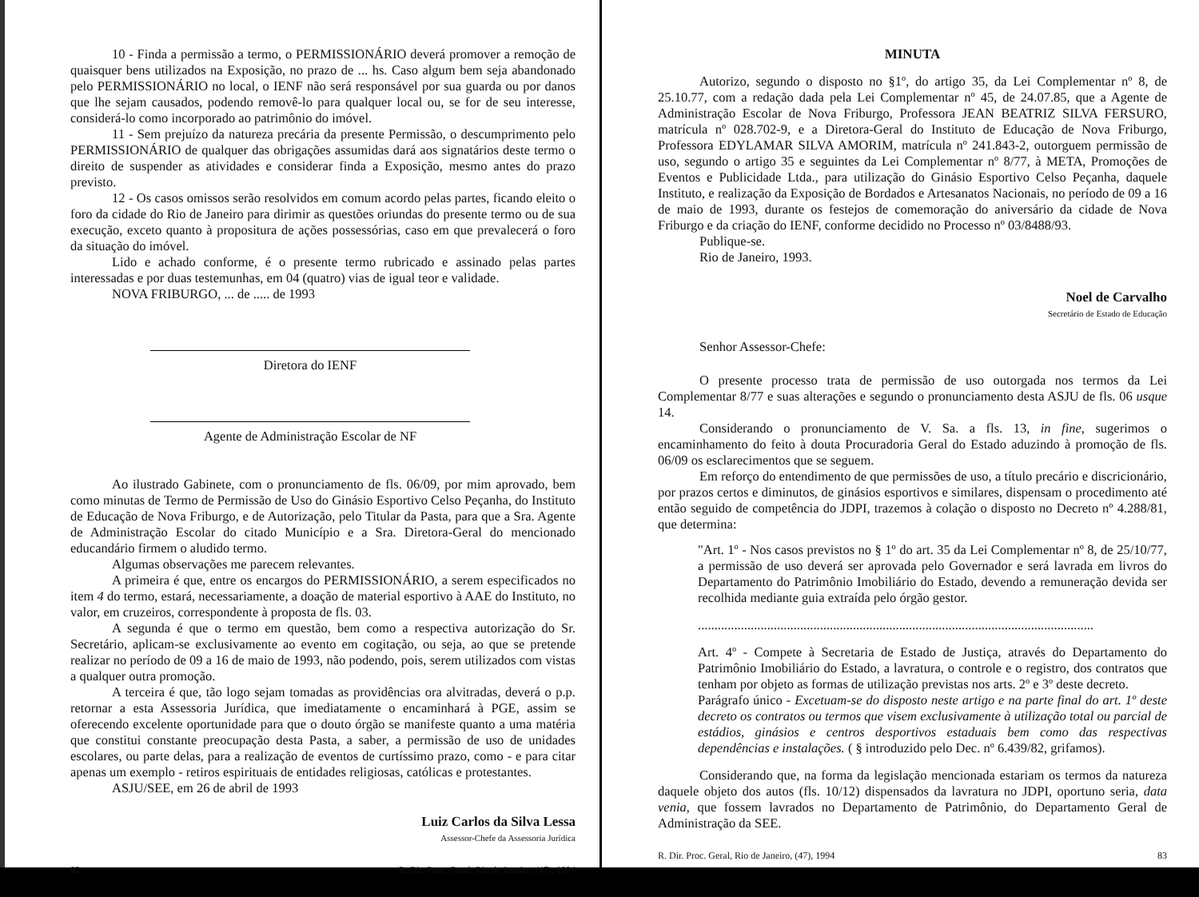10 - Finda a permissão a termo, o PERMISSIONÁRIO deverá promover a remoção de quaisquer bens utilizados na Exposição, no prazo de ... hs. Caso algum bem seja abandonado pelo PERMISSIONÁRIO no local, o IENF não será responsável por sua guarda ou por danos que lhe sejam causados, podendo removê-lo para qualquer local ou, se for de seu interesse, considerá-lo como incorporado ao patrimônio do imóvel.
11 - Sem prejuízo da natureza precária da presente Permissão, o descumprimento pelo PERMISSIONÁRIO de qualquer das obrigações assumidas dará aos signatários deste termo o direito de suspender as atividades e considerar finda a Exposição, mesmo antes do prazo previsto.
12 - Os casos omissos serão resolvidos em comum acordo pelas partes, ficando eleito o foro da cidade do Rio de Janeiro para dirimir as questões oriundas do presente termo ou de sua execução, exceto quanto à propositura de ações possessórias, caso em que prevalecerá o foro da situação do imóvel.
Lido e achado conforme, é o presente termo rubricado e assinado pelas partes interessadas e por duas testemunhas, em 04 (quatro) vias de igual teor e validade.
NOVA FRIBURGO, ... de ..... de 1993
Diretora do IENF
Agente de Administração Escolar de NF
Ao ilustrado Gabinete, com o pronunciamento de fls. 06/09, por mim aprovado, bem como minutas de Termo de Permissão de Uso do Ginásio Esportivo Celso Peçanha, do Instituto de Educação de Nova Friburgo, e de Autorização, pelo Titular da Pasta, para que a Sra. Agente de Administração Escolar do citado Município e a Sra. Diretora-Geral do mencionado educandário firmem o aludido termo.
Algumas observações me parecem relevantes.
A primeira é que, entre os encargos do PERMISSIONÁRIO, a serem especificados no item 4 do termo, estará, necessariamente, a doação de material esportivo à AAE do Instituto, no valor, em cruzeiros, correspondente à proposta de fls. 03.
A segunda é que o termo em questão, bem como a respectiva autorização do Sr. Secretário, aplicam-se exclusivamente ao evento em cogitação, ou seja, ao que se pretende realizar no período de 09 a 16 de maio de 1993, não podendo, pois, serem utilizados com vistas a qualquer outra promoção.
A terceira é que, tão logo sejam tomadas as providências ora alvitradas, deverá o p.p. retornar a esta Assessoria Jurídica, que imediatamente o encaminhará à PGE, assim se oferecendo excelente oportunidade para que o douto órgão se manifeste quanto a uma matéria que constitui constante preocupação desta Pasta, a saber, a permissão de uso de unidades escolares, ou parte delas, para a realização de eventos de curtíssimo prazo, como - e para citar apenas um exemplo - retiros espirituais de entidades religiosas, católicas e protestantes.
ASJU/SEE, em 26 de abril de 1993
Luiz Carlos da Silva Lessa
Assessor-Chefe da Assessoria Jurídica
82 R. Dir. Proc. Geral, Rio de Janeiro, (47), 1994
MINUTA
Autorizo, segundo o disposto no §1º, do artigo 35, da Lei Complementar nº 8, de 25.10.77, com a redação dada pela Lei Complementar nº 45, de 24.07.85, que a Agente de Administração Escolar de Nova Friburgo, Professora JEAN BEATRIZ SILVA FERSURO, matrícula nº 028.702-9, e a Diretora-Geral do Instituto de Educação de Nova Friburgo, Professora EDYLAMAR SILVA AMORIM, matrícula nº 241.843-2, outorguem permissão de uso, segundo o artigo 35 e seguintes da Lei Complementar nº 8/77, à META, Promoções de Eventos e Publicidade Ltda., para utilização do Ginásio Esportivo Celso Peçanha, daquele Instituto, e realização da Exposição de Bordados e Artesanatos Nacionais, no período de 09 a 16 de maio de 1993, durante os festejos de comemoração do aniversário da cidade de Nova Friburgo e da criação do IENF, conforme decidido no Processo nº 03/8488/93.
Publique-se.
Rio de Janeiro, 1993.
Noel de Carvalho
Secretário de Estado de Educação
Senhor Assessor-Chefe:
O presente processo trata de permissão de uso outorgada nos termos da Lei Complementar 8/77 e suas alterações e segundo o pronunciamento desta ASJU de fls. 06 usque 14.
Considerando o pronunciamento de V. Sa. a fls. 13, in fine, sugerimos o encaminhamento do feito à douta Procuradoria Geral do Estado aduzindo à promoção de fls. 06/09 os esclarecimentos que se seguem.
Em reforço do entendimento de que permissões de uso, a título precário e discricionário, por prazos certos e diminutos, de ginásios esportivos e similares, dispensam o procedimento até então seguido de competência do JDPI, trazemos à colação o disposto no Decreto nº 4.288/81, que determina:
"Art. 1º - Nos casos previstos no § 1º do art. 35 da Lei Complementar nº 8, de 25/10/77, a permissão de uso deverá ser aprovada pelo Governador e será lavrada em livros do Departamento do Patrimônio Imobiliário do Estado, devendo a remuneração devida ser recolhida mediante guia extraída pelo órgão gestor.
........................................................................................................................
Art. 4º - Compete à Secretaria de Estado de Justiça, através do Departamento do Patrimônio Imobiliário do Estado, a lavratura, o controle e o registro, dos contratos que tenham por objeto as formas de utilização previstas nos arts. 2º e 3º deste decreto.
Parágrafo único - Excetuam-se do disposto neste artigo e na parte final do art. 1º deste decreto os contratos ou termos que visem exclusivamente à utilização total ou parcial de estádios, ginásios e centros desportivos estaduais bem como das respectivas dependências e instalações. ( § introduzido pelo Dec. nº 6.439/82, grifamos).
Considerando que, na forma da legislação mencionada estariam os termos da natureza daquele objeto dos autos (fls. 10/12) dispensados da lavratura no JDPI, oportuno seria, data venia, que fossem lavrados no Departamento de Patrimônio, do Departamento Geral de Administração da SEE.
R. Dir. Proc. Geral, Rio de Janeiro, (47), 1994 83